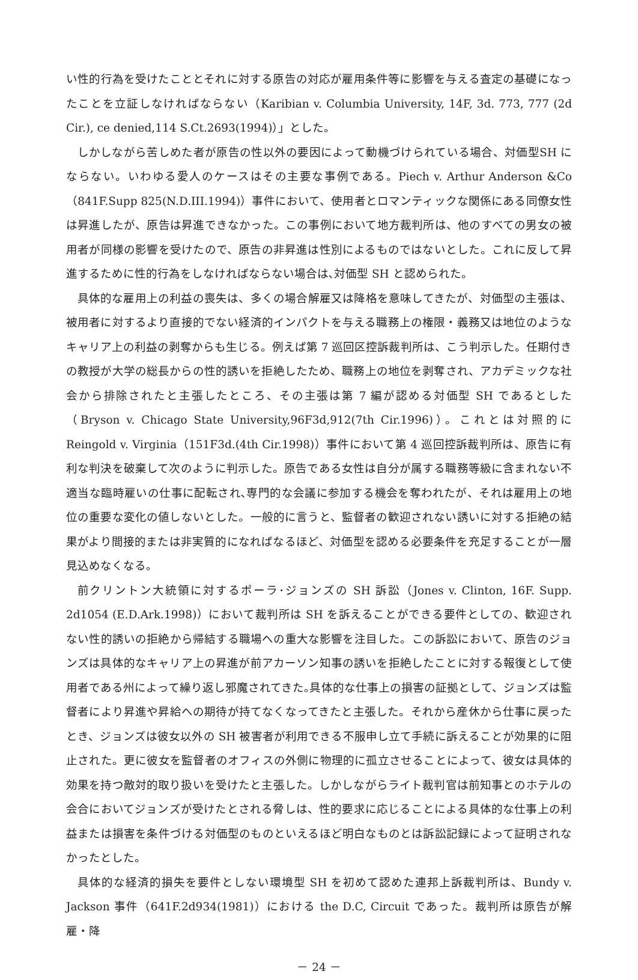い性的行為を受けたこととそれに対する原告の対応が雇用条件等に影響を与える査定の基礎になったことを立証しなければならない（Karibian v. Columbia University, 14F, 3d. 773, 777 (2d Cir.), ce denied,114 S.Ct.2693(1994)）」とした。
しかしながら苦しめた者が原告の性以外の要因によって動機づけられている場合、対価型SH にならない。いわゆる愛人のケースはその主要な事例である。Piech v. Arthur Anderson &Co（841F.Supp 825(N.D.III.1994)）事件において、使用者とロマンティックな関係にある同僚女性は昇進したが、原告は昇進できなかった。この事例において地方裁判所は、他のすべての男女の被用者が同様の影響を受けたので、原告の非昇進は性別によるものではないとした。これに反して昇進するために性的行為をしなければならない場合は､対価型 SH と認められた。
具体的な雇用上の利益の喪失は、多くの場合解雇又は降格を意味してきたが、対価型の主張は、被用者に対するより直接的でない経済的インパクトを与える職務上の権限・義務又は地位のようなキャリア上の利益の剥奪からも生じる。例えば第 7 巡回区控訴裁判所は、こう判示した。任期付きの教授が大学の総長からの性的誘いを拒絶したため、職務上の地位を剥奪され、アカデミックな社会から排除されたと主張したところ、その主張は第 7 編が認める対価型 SH であるとした（Bryson v. Chicago State University,96F3d,912(7th Cir.1996)）。これとは対照的に Reingold v. Virginia（151F3d.(4th Cir.1998)）事件において第 4 巡回控訴裁判所は、原告に有利な判決を破棄して次のように判示した。原告である女性は自分が属する職務等級に含まれない不適当な臨時雇いの仕事に配転され､専門的な会議に参加する機会を奪われたが、それは雇用上の地位の重要な変化の値しないとした。一般的に言うと、監督者の歓迎されない誘いに対する拒絶の結果がより間接的または非実質的になればなるほど、対価型を認める必要条件を充足することが一層見込めなくなる。
前クリントン大統領に対するポーラ･ジョンズの SH 訴訟（Jones v. Clinton, 16F. Supp. 2d1054 (E.D.Ark.1998)）において裁判所は SH を訴えることができる要件としての、歓迎されない性的誘いの拒絶から帰結する職場への重大な影響を注目した。この訴訟において、原告のジョンズは具体的なキャリア上の昇進が前アカーソン知事の誘いを拒絶したことに対する報復として使用者である州によって繰り返し邪魔されてきた｡具体的な仕事上の損害の証拠として、ジョンズは監督者により昇進や昇給への期待が持てなくなってきたと主張した。それから産休から仕事に戻ったとき、ジョンズは彼女以外の SH 被害者が利用できる不服申し立て手続に訴えることが効果的に阻止された。更に彼女を監督者のオフィスの外側に物理的に孤立させることによって、彼女は具体的効果を持つ敵対的取り扱いを受けたと主張した。しかしながらライト裁判官は前知事とのホテルの会合においてジョンズが受けたとされる脅しは、性的要求に応じることによる具体的な仕事上の利益または損害を条件づける対価型のものといえるほど明白なものとは訴訟記録によって証明されなかったとした。
具体的な経済的損失を要件としない環境型 SH を初めて認めた連邦上訴裁判所は、Bundy v. Jackson 事件（641F.2d934(1981)）における the D.C, Circuit であった。裁判所は原告が解雇・降
－ 24 －